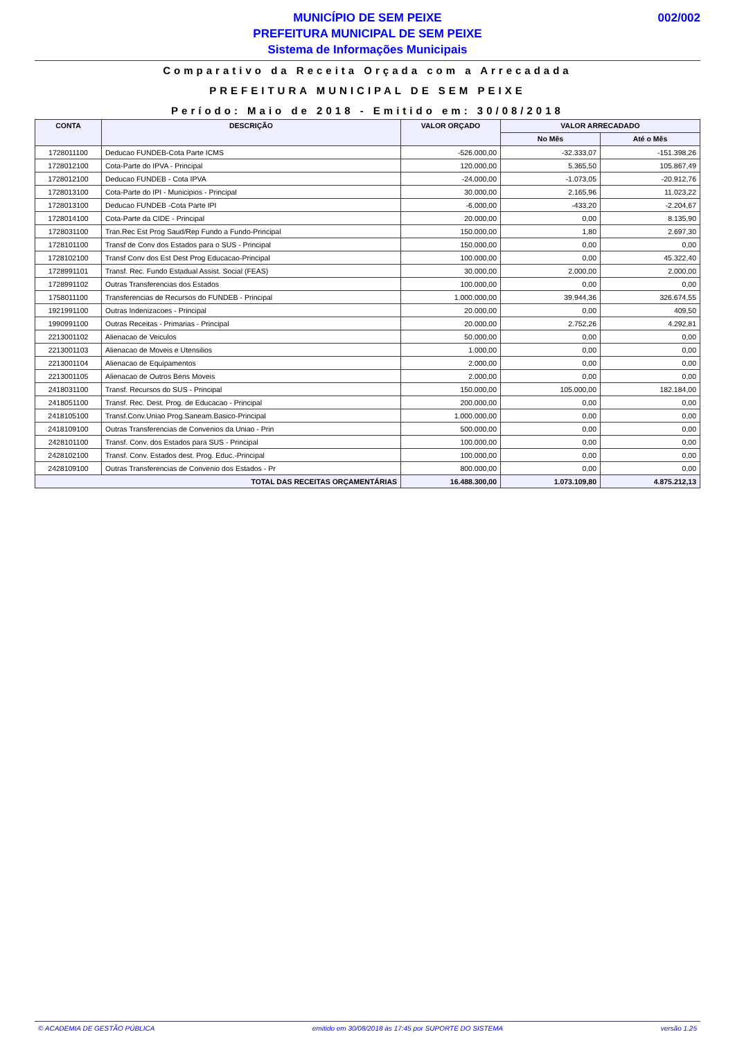MUNICÍPIO DE SEM PEIXE
PREFEITURA MUNICIPAL DE SEM PEIXE
Sistema de Informações Municipais
002/002
Comparativo da Receita Orçada com a Arrecadada
PREFEITURA MUNICIPAL DE SEM PEIXE
Período: Maio de 2018 - Emitido em: 30/08/2018
| CONTA | DESCRIÇÃO | VALOR ORÇADO | VALOR ARRECADADO | |
| --- | --- | --- | --- | --- |
| | | | No Mês | Até o Mês |
| 1728011100 | Deducao FUNDEB-Cota Parte ICMS | -526.000,00 | -32.333,07 | -151.398,26 |
| 1728012100 | Cota-Parte do IPVA - Principal | 120.000,00 | 5.365,50 | 105.867,49 |
| 1728012100 | Deducao FUNDEB - Cota IPVA | -24.000,00 | -1.073,05 | -20.912,76 |
| 1728013100 | Cota-Parte do IPI - Municipios - Principal | 30.000,00 | 2.165,96 | 11.023,22 |
| 1728013100 | Deducao FUNDEB -Cota Parte IPI | -6.000,00 | -433,20 | -2.204,67 |
| 1728014100 | Cota-Parte da CIDE - Principal | 20.000,00 | 0,00 | 8.135,90 |
| 1728031100 | Tran.Rec Est Prog Saud/Rep Fundo a Fundo-Principal | 150.000,00 | 1,80 | 2.697,30 |
| 1728101100 | Transf de Conv dos Estados para o SUS - Principal | 150.000,00 | 0,00 | 0,00 |
| 1728102100 | Transf Conv dos Est Dest Prog Educacao-Principal | 100.000,00 | 0,00 | 45.322,40 |
| 1728991101 | Transf. Rec. Fundo Estadual Assist. Social (FEAS) | 30.000,00 | 2.000,00 | 2.000,00 |
| 1728991102 | Outras Transferencias dos Estados | 100.000,00 | 0,00 | 0,00 |
| 1758011100 | Transferencias de Recursos do FUNDEB - Principal | 1.000.000,00 | 39.944,36 | 326.674,55 |
| 1921991100 | Outras Indenizacoes - Principal | 20.000,00 | 0,00 | 409,50 |
| 1990991100 | Outras Receitas - Primarias - Principal | 20.000,00 | 2.752,26 | 4.292,81 |
| 2213001102 | Alienacao de Veiculos | 50.000,00 | 0,00 | 0,00 |
| 2213001103 | Alienacao de Moveis e Utensilios | 1.000,00 | 0,00 | 0,00 |
| 2213001104 | Alienacao de Equipamentos | 2.000,00 | 0,00 | 0,00 |
| 2213001105 | Alienacao de Outros Bens Moveis | 2.000,00 | 0,00 | 0,00 |
| 2418031100 | Transf. Recursos do SUS - Principal | 150.000,00 | 105.000,00 | 182.184,00 |
| 2418051100 | Transf. Rec. Dest. Prog. de Educacao - Principal | 200.000,00 | 0,00 | 0,00 |
| 2418105100 | Transf.Conv.Uniao Prog.Saneam.Basico-Principal | 1.000.000,00 | 0,00 | 0,00 |
| 2418109100 | Outras Transferencias de Convenios da Uniao - Prin | 500.000,00 | 0,00 | 0,00 |
| 2428101100 | Transf. Conv. dos Estados para SUS - Principal | 100.000,00 | 0,00 | 0,00 |
| 2428102100 | Transf. Conv. Estados dest. Prog. Educ.-Principal | 100.000,00 | 0,00 | 0,00 |
| 2428109100 | Outras Transferencias de Convenio dos Estados - Pr | 800.000,00 | 0,00 | 0,00 |
| TOTAL DAS RECEITAS ORÇAMENTÁRIAS | | 16.488.300,00 | 1.073.109,80 | 4.875.212,13 |
© ACADEMIA DE GESTÃO PÚBLICA emitido em 30/08/2018 às 17:45 por SUPORTE DO SISTEMA versão 1.25